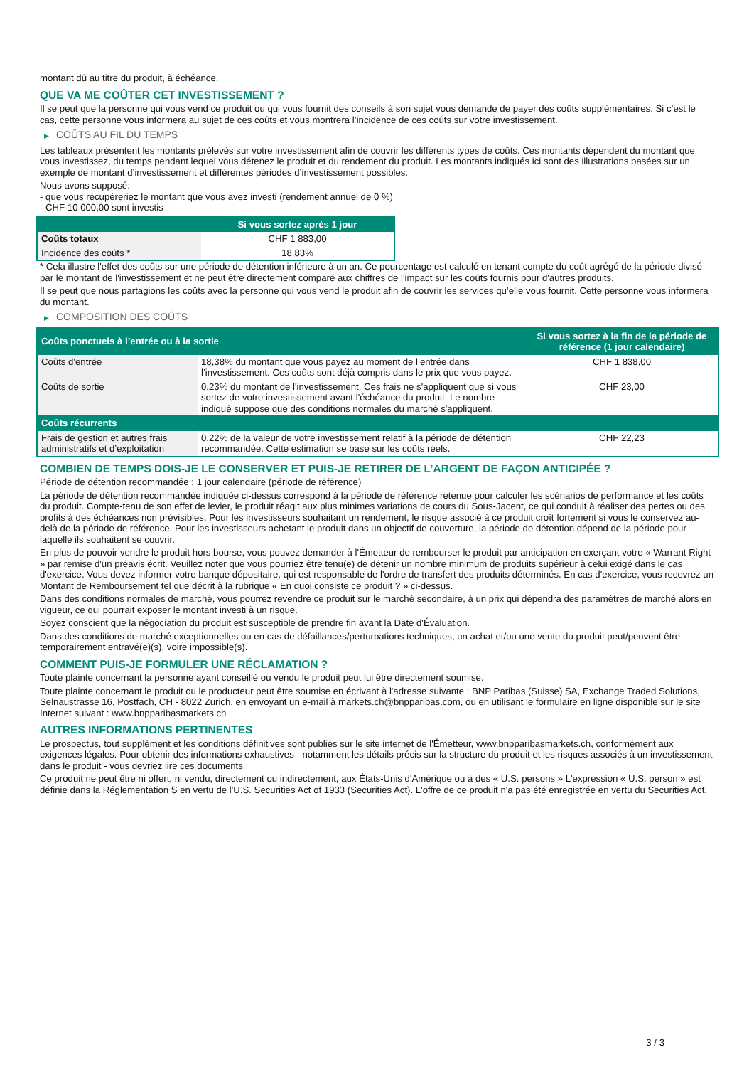montant dû au titre du produit, à échéance.
QUE VA ME COÛTER CET INVESTISSEMENT ?
Il se peut que la personne qui vous vend ce produit ou qui vous fournit des conseils à son sujet vous demande de payer des coûts supplémentaires. Si c’est le cas, cette personne vous informera au sujet de ces coûts et vous montrera l’incidence de ces coûts sur votre investissement.
▶ COÛTS AU FIL DU TEMPS
Les tableaux présentent les montants prélevés sur votre investissement afin de couvrir les différents types de coûts. Ces montants dépendent du montant que vous investissez, du temps pendant lequel vous détenez le produit et du rendement du produit. Les montants indiqués ici sont des illustrations basées sur un exemple de montant d’investissement et différentes périodes d’investissement possibles.
Nous avons supposé:
- que vous récupéreriez le montant que vous avez investi (rendement annuel de 0 %)
- CHF 10 000,00 sont investis
| | Si vous sortez après 1 jour |
| --- | --- |
| Coûts totaux | CHF 1 883,00 |
| Incidence des coûts * | 18,83% |
* Cela illustre l'effet des coûts sur une période de détention inférieure à un an. Ce pourcentage est calculé en tenant compte du coût agrégé de la période divisé par le montant de l'investissement et ne peut être directement comparé aux chiffres de l'impact sur les coûts fournis pour d'autres produits.
Il se peut que nous partagions les coûts avec la personne qui vous vend le produit afin de couvrir les services qu’elle vous fournit. Cette personne vous informera du montant.
▶ COMPOSITION DES COÛTS
| Coûts ponctuels à l’entrée ou à la sortie | | Si vous sortez à la fin de la période de référence (1 jour calendaire) |
| --- | --- | --- |
| Coûts d'entrée | 18,38% du montant que vous payez au moment de l’entrée dans l’investissement. Ces coûts sont déjà compris dans le prix que vous payez. | CHF 1 838,00 |
| Coûts de sortie | 0,23% du montant de l'investissement. Ces frais ne s'appliquent que si vous sortez de votre investissement avant l'échéance du produit. Le nombre indiqué suppose que des conditions normales du marché s'appliquent. | CHF 23,00 |
| Coûts récurrents | | |
| Frais de gestion et autres frais administratifs et d’exploitation | 0,22% de la valeur de votre investissement relatif à la période de détention recommandée. Cette estimation se base sur les coûts réels. | CHF 22,23 |
COMBIEN DE TEMPS DOIS-JE LE CONSERVER ET PUIS-JE RETIRER DE L’ARGENT DE FAÇON ANTICIPÉE ?
Période de détention recommandée : 1 jour calendaire (période de référence)
La période de détention recommandée indiquée ci-dessus correspond à la période de référence retenue pour calculer les scénarios de performance et les coûts du produit. Compte-tenu de son effet de levier, le produit réagit aux plus minimes variations de cours du Sous-Jacent, ce qui conduit à réaliser des pertes ou des profits à des échéances non prévisibles. Pour les investisseurs souhaitant un rendement, le risque associé à ce produit croît fortement si vous le conservez au-delà de la période de référence. Pour les investisseurs achetant le produit dans un objectif de couverture, la période de détention dépend de la période pour laquelle ils souhaitent se couvrir.
En plus de pouvoir vendre le produit hors bourse, vous pouvez demander à l'Émetteur de rembourser le produit par anticipation en exerçant votre « Warrant Right » par remise d'un préavis écrit. Veuillez noter que vous pourriez être tenu(e) de détenir un nombre minimum de produits supérieur à celui exigé dans le cas d'exercice. Vous devez informer votre banque dépositaire, qui est responsable de l'ordre de transfert des produits déterminés. En cas d'exercice, vous recevrez un Montant de Remboursement tel que décrit à la rubrique « En quoi consiste ce produit ? » ci-dessus.
Dans des conditions normales de marché, vous pourrez revendre ce produit sur le marché secondaire, à un prix qui dépendra des paramètres de marché alors en vigueur, ce qui pourrait exposer le montant investi à un risque.
Soyez conscient que la négociation du produit est susceptible de prendre fin avant la Date d'Évaluation.
Dans des conditions de marché exceptionnelles ou en cas de défaillances/perturbations techniques, un achat et/ou une vente du produit peut/peuvent être temporairement entravé(e)(s), voire impossible(s).
COMMENT PUIS-JE FORMULER UNE RÉCLAMATION ?
Toute plainte concernant la personne ayant conseillé ou vendu le produit peut lui être directement soumise.
Toute plainte concernant le produit ou le producteur peut être soumise en écrivant à l'adresse suivante : BNP Paribas (Suisse) SA, Exchange Traded Solutions, Selnaustrasse 16, Postfach, CH - 8022 Zurich, en envoyant un e-mail à markets.ch@bnpparibas.com, ou en utilisant le formulaire en ligne disponible sur le site Internet suivant : www.bnpparibasmarkets.ch
AUTRES INFORMATIONS PERTINENTES
Le prospectus, tout supplément et les conditions définitives sont publiés sur le site internet de l'Émetteur, www.bnpparibasmarkets.ch, conformément aux exigences légales. Pour obtenir des informations exhaustives - notamment les détails précis sur la structure du produit et les risques associés à un investissement dans le produit - vous devriez lire ces documents.
Ce produit ne peut être ni offert, ni vendu, directement ou indirectement, aux États-Unis d'Amérique ou à des « U.S. persons » L'expression « U.S. person » est définie dans la Réglementation S en vertu de l'U.S. Securities Act of 1933 (Securities Act). L'offre de ce produit n'a pas été enregistrée en vertu du Securities Act.
3 / 3